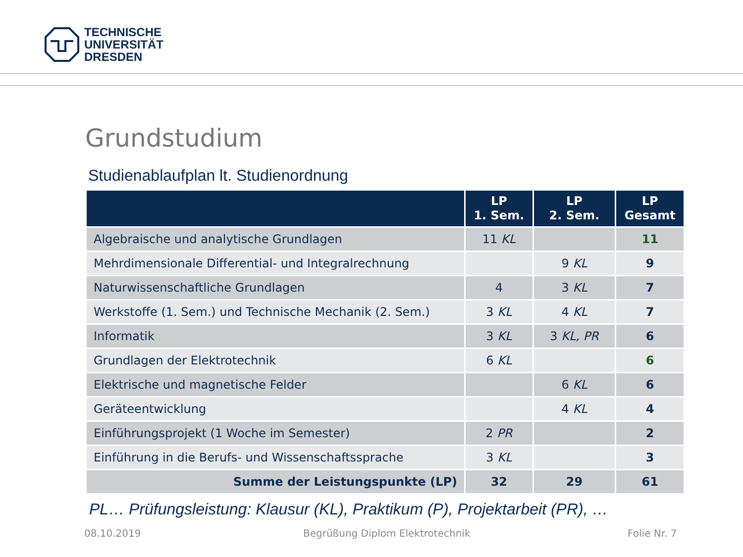TECHNISCHE
UNIVERSITÄT
DRESDEN
Grundstudium
Studienablaufplan lt. Studienordnung
| | LP 1. Sem. | LP 2. Sem. | LP Gesamt |
| --- | --- | --- | --- |
| Algebraische und analytische Grundlagen | 11 KL | | 11 |
| Mehrdimensionale Differential- und Integralrechnung | | 9 KL | 9 |
| Naturwissenschaftliche Grundlagen | 4 | 3 KL | 7 |
| Werkstoffe (1. Sem.) und Technische Mechanik (2. Sem.) | 3 KL | 4 KL | 7 |
| Informatik | 3 KL | 3 KL, PR | 6 |
| Grundlagen der Elektrotechnik | 6 KL | | 6 |
| Elektrische und magnetische Felder | | 6 KL | 6 |
| Geräteentwicklung | | 4 KL | 4 |
| Einführungsprojekt (1 Woche im Semester) | 2 PR | | 2 |
| Einführung in die Berufs- und Wissenschaftssprache | 3 KL | | 3 |
| Summe der Leistungspunkte (LP) | 32 | 29 | 61 |
PL… Prüfungsleistung: Klausur (KL), Praktikum (P), Projektarbeit (PR), …
08.10.2019
Begrüßung Diplom Elektrotechnik
Folie Nr. 7